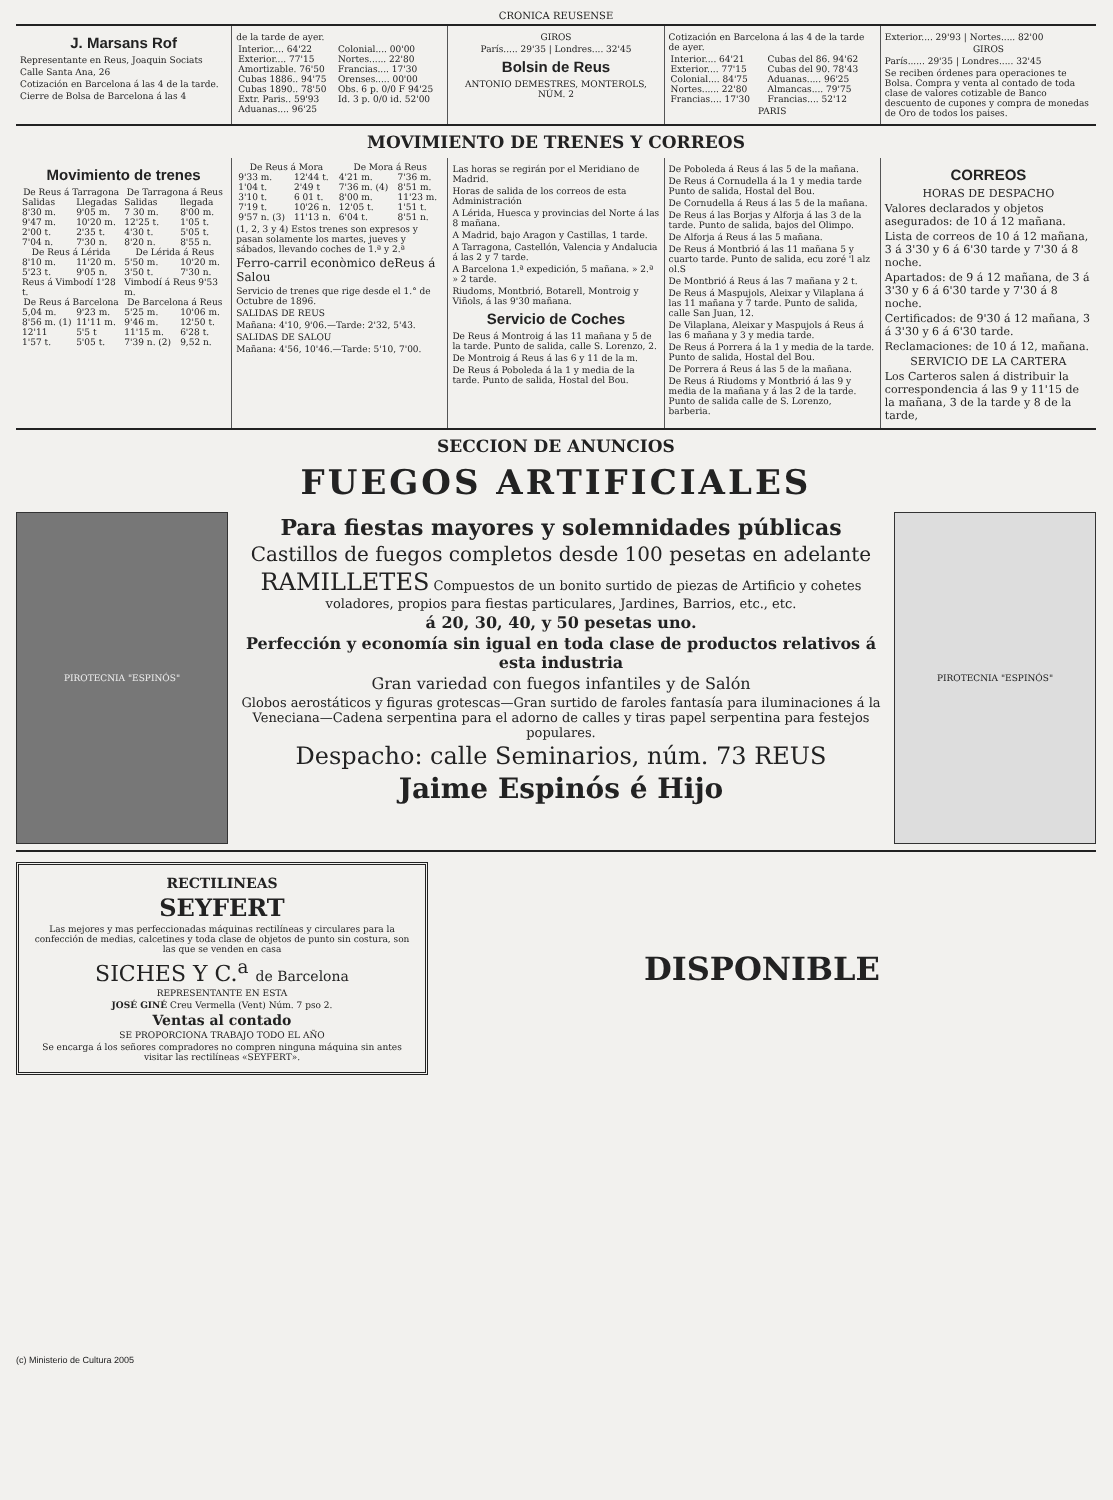CRONICA REUSENSE
J. Marsans Rof
Representante en Reus, Joaquin Sociats
Calle Santa Ana, 26
Cotización en Barcelona á las 4 de la tarde.
Cierre de Bolsa de Barcelona á las 4
de la tarde de ayer.
| Interior.... 64'22 | Colonial.... 00'00 |
| Exterior.... 77'15 | Nortes...... 22'80 |
| Amortizable. 76'50 | Francias.... 17'30 |
| Cubas 1886.. 94'75 | Orenses..... 00'00 |
| Cubas 1890.. 78'50 | Obs. 6 p. 0/0 F 94'25 |
| Extr. Paris.. 59'93 | Id. 3 p. 0/0 id. 52'00 |
| Aduanas.... 96'25 | |
GIROS
París..... 29'35 | Londres.... 32'45
Bolsin de Reus
ANTONIO DEMESTRES, MONTEROLS, NÚM. 2
Cotización en Barcelona á las 4 de la tarde de ayer.
| Interior.... 64'21 | Cubas del 86. 94'62 |
| Exterior.... 77'15 | Cubas del 90. 78'43 |
| Colonial.... 84'75 | Aduanas..... 96'25 |
| Nortes...... 22'80 | Almancas.... 79'75 |
| Francias.... 17'30 | Francias.... 52'12 |
PARIS
Exterior.... 29'93 | Nortes..... 82'00
GIROS
París...... 29'35 | Londres..... 32'45
Se reciben órdenes para operaciones te Bolsa. Compra y venta al contado de toda clase de valores cotizable de Banco descuento de cupones y compra de monedas de Oro de todos los paises.
MOVIMIENTO DE TRENES Y CORREOS
Movimiento de trenes
| De Reus á Tarragona | | De Tarragona á Reus | |
| --- | --- | --- | --- |
| Salidas | Llegadas | Salidas | llegada |
| 8'30 m. | 9'05 m. | 7 30 m. | 8'00 m. |
| 9'47 m. | 10'20 m. | 12'25 t. | 1'05 t. |
| 2'00 t. | 2'35 t. | 4'30 t. | 5'05 t. |
| 7'04 n. | 7'30 n. | 8'20 n. | 8'55 n. |
| De Reus á Lérida | | De Lérida á Reus | |
| 8'10 m. | 11'20 m. | 5'50 m. | 10'20 m. |
| 5'23 t. | 9'05 n. | 3'50 t. | 7'30 n. |
| Reus á Vimbodí 1'28 t. | | Vimbodí á Reus 9'53 m. | |
| De Reus á Barcelona | | De Barcelona á Reus | |
| 5,04 m. | 9'23 m. | 5'25 m. | 10'06 m. |
| 8'56 m. (1) | 11'11 m. | 9'46 m. | 12'50 t. |
| 12'11 | 5'5 t | 11'15 m. | 6'28 t. |
| 1'57 t. | 5'05 t. | 7'39 n. (2) | 9,52 n. |
| De Reus á Mora | | De Mora á Reus | |
| --- | --- | --- | --- |
| 9'33 m. | 12'44 t. | 4'21 m. | 7'36 m. |
| 1'04 t. | 2'49 t | 7'36 m. (4) | 8'51 m. |
| 3'10 t. | 6 01 t. | 8'00 m. | 11'23 m. |
| 7'19 t. | 10'26 n. | 12'05 t. | 1'51 t. |
| 9'57 n. (3) | 11'13 n. | 6'04 t. | 8'51 n. |
(1, 2, 3 y 4) Estos trenes son expresos y pasan solamente los martes, jueves y sábados, llevando coches de 1.ª y 2.ª
Ferro-carril econòmico deReus á Salou
Servicio de trenes que rige desde el 1.° de Octubre de 1896.
SALIDAS DE REUS
Mañana: 4'10, 9'06.—Tarde: 2'32, 5'43.
SALIDAS DE SALOU
Mañana: 4'56, 10'46.—Tarde: 5'10, 7'00.
Las horas se regirán por el Meridiano de Madrid.
Horas de salida de los correos de esta Administración
A Lérida, Huesca y provincias del Norte á las 8 mañana.
A Madrid, bajo Aragon y Castillas, 1 tarde.
A Tarragona, Castellón, Valencia y Andalucia á las 2 y 7 tarde.
A Barcelona 1.ª expedición, 5 mañana. » 2.ª » 2 tarde.
Riudoms, Montbrió, Botarell, Montroig y Viñols, á las 9'30 mañana.
Servicio de Coches
De Reus á Montroig á las 11 mañana y 5 de la tarde. Punto de salida, calle S. Lorenzo, 2.
De Montroig á Reus á las 6 y 11 de la m.
De Reus á Poboleda á la 1 y media de la tarde. Punto de salida, Hostal del Bou.
De Poboleda á Reus á las 5 de la mañana.
De Reus á Cornudella á la 1 y media tarde Punto de salida, Hostal del Bou.
De Cornudella á Reus á las 5 de la mañana.
De Reus á las Borjas y Alforja á las 3 de la tarde. Punto de salida, bajos del Olimpo.
De Alforja á Reus á las 5 mañana.
De Reus á Montbrió á las 11 mañana 5 y cuarto tarde. Punto de salida, ecu zoré 'l alz ol.S
De Montbrió á Reus á las 7 mañana y 2 t.
De Reus á Maspujols, Aleixar y Vilaplana á las 11 mañana y 7 tarde. Punto de salida, calle San Juan, 12.
De Vilaplana, Aleixar y Maspujols á Reus á las 6 mañana y 3 y media tarde.
De Reus á Porrera á la 1 y media de la tarde. Punto de salida, Hostal del Bou.
De Porrera á Reus á las 5 de la mañana.
De Reus á Riudoms y Montbrió á las 9 y media de la mañana y á las 2 de la tarde. Punto de salida calle de S. Lorenzo, barberia.
CORREOS
HORAS DE DESPACHO
Valores declarados y objetos asegurados: de 10 á 12 mañana.
Lista de correos de 10 á 12 mañana, 3 á 3'30 y 6 á 6'30 tarde y 7'30 á 8 noche.
Apartados: de 9 á 12 mañana, de 3 á 3'30 y 6 á 6'30 tarde y 7'30 á 8 noche.
Certificados: de 9'30 á 12 mañana, 3 á 3'30 y 6 á 6'30 tarde.
Reclamaciones: de 10 á 12, mañana.
SERVICIO DE LA CARTERA
Los Carteros salen á distribuir la correspondencia á las 9 y 11'15 de la mañana, 3 de la tarde y 8 de la tarde,
SECCION DE ANUNCIOS
FUEGOS ARTIFICIALES
PIROTECNIA "ESPINÓS"
Para fiestas mayores y solemnidades públicas
Castillos de fuegos completos desde 100 pesetas en adelante
RAMILLETES Compuestos de un bonito surtido de piezas de Artificio y cohetes voladores, propios para fiestas particulares, Jardines, Barrios, etc., etc.
á 20, 30, 40, y 50 pesetas uno.
Perfección y economía sin igual en toda clase de productos relativos á esta industria
Gran variedad con fuegos infantiles y de Salón
Globos aerostáticos y figuras grotescas—Gran surtido de faroles fantasía para iluminaciones á la Veneciana—Cadena serpentina para el adorno de calles y tiras papel serpentina para festejos populares.
Despacho: calle Seminarios, núm. 73 REUS
Jaime Espinós é Hijo
PIROTECNIA "ESPINÓS"
RECTILINEAS
SEYFERT
Las mejores y mas perfeccionadas máquinas rectilíneas y circulares para la confección de medias, calcetines y toda clase de objetos de punto sin costura, son las que se venden en casa
SICHES Y C.<sup>a</sup> de Barcelona
REPRESENTANTE EN ESTA
JOSÉ GINÉ Creu Vermella (Vent) Núm. 7 pso 2.
Ventas al contado
SE PROPORCIONA TRABAJO TODO EL AÑO
Se encarga á los señores compradores no compren ninguna máquina sin antes visitar las rectilíneas «SEYFERT».
DISPONIBLE
(c) Ministerio de Cultura 2005